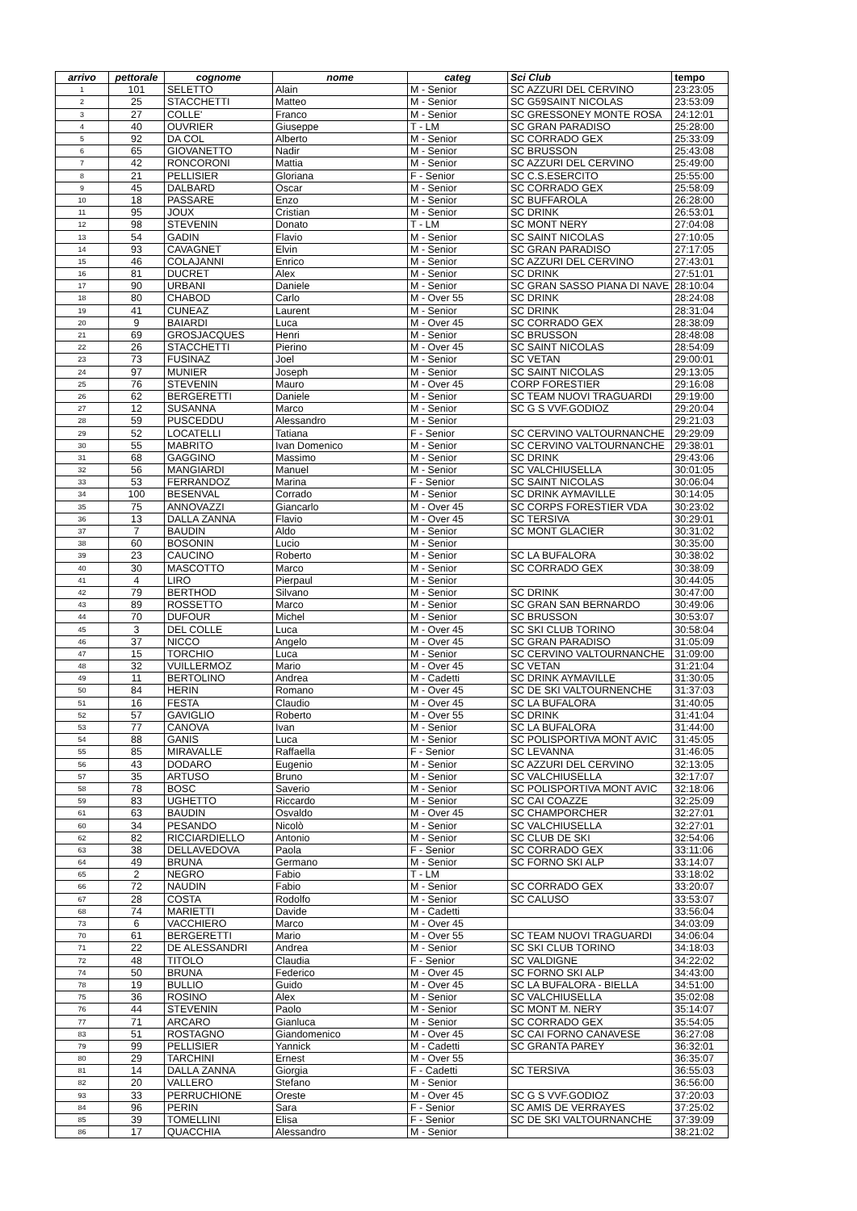| arrivo | pettorale | cognome | nome | categ | Sci Club | tempo |
| --- | --- | --- | --- | --- | --- | --- |
| 1 | 101 | SELETTO | Alain | M - Senior | SC AZZURI DEL CERVINO | 23:23:05 |
| 2 | 25 | STACCHETTI | Matteo | M - Senior | SC G59SAINT NICOLAS | 23:53:09 |
| 3 | 27 | COLLE' | Franco | M - Senior | SC GRESSONEY MONTE ROSA | 24:12:01 |
| 4 | 40 | OUVRIER | Giuseppe | T - LM | SC GRAN PARADISO | 25:28:00 |
| 5 | 92 | DA COL | Alberto | M - Senior | SC CORRADO GEX | 25:33:09 |
| 6 | 65 | GIOVANETTO | Nadir | M - Senior | SC BRUSSON | 25:43:08 |
| 7 | 42 | RONCORONI | Mattia | M - Senior | SC AZZURI DEL CERVINO | 25:49:00 |
| 8 | 21 | PELLISIER | Gloriana | F - Senior | SC C.S.ESERCITO | 25:55:00 |
| 9 | 45 | DALBARD | Oscar | M - Senior | SC CORRADO GEX | 25:58:09 |
| 10 | 18 | PASSARE | Enzo | M - Senior | SC BUFFAROLA | 26:28:00 |
| 11 | 95 | JOUX | Cristian | M - Senior | SC DRINK | 26:53:01 |
| 12 | 98 | STEVENIN | Donato | T - LM | SC MONT NERY | 27:04:08 |
| 13 | 54 | GADIN | Flavio | M - Senior | SC SAINT NICOLAS | 27:10:05 |
| 14 | 93 | CAVAGNET | Elvin | M - Senior | SC GRAN PARADISO | 27:17:05 |
| 15 | 46 | COLAJANNI | Enrico | M - Senior | SC AZZURI DEL CERVINO | 27:43:01 |
| 16 | 81 | DUCRET | Alex | M - Senior | SC DRINK | 27:51:01 |
| 17 | 90 | URBANI | Daniele | M - Senior | SC GRAN SASSO PIANA DI NAVE | 28:10:04 |
| 18 | 80 | CHABOD | Carlo | M - Over 55 | SC DRINK | 28:24:08 |
| 19 | 41 | CUNEAZ | Laurent | M - Senior | SC DRINK | 28:31:04 |
| 20 | 9 | BAIARDI | Luca | M - Over 45 | SC CORRADO GEX | 28:38:09 |
| 21 | 69 | GROSJACQUES | Henri | M - Senior | SC BRUSSON | 28:48:08 |
| 22 | 26 | STACCHETTI | Pierino | M - Over 45 | SC SAINT NICOLAS | 28:54:09 |
| 23 | 73 | FUSINAZ | Joel | M - Senior | SC VETAN | 29:00:01 |
| 24 | 97 | MUNIER | Joseph | M - Senior | SC SAINT NICOLAS | 29:13:05 |
| 25 | 76 | STEVENIN | Mauro | M - Over 45 | CORP FORESTIER | 29:16:08 |
| 26 | 62 | BERGERETTI | Daniele | M - Senior | SC TEAM NUOVI TRAGUARDI | 29:19:00 |
| 27 | 12 | SUSANNA | Marco | M - Senior | SC G S VVF.GODIOZ | 29:20:04 |
| 28 | 59 | PUSCEDDU | Alessandro | M - Senior | | 29:21:03 |
| 29 | 52 | LOCATELLI | Tatiana | F - Senior | SC CERVINO VALTOURNANCHE | 29:29:09 |
| 30 | 55 | MABRITO | Ivan Domenico | M - Senior | SC CERVINO VALTOURNANCHE | 29:38:01 |
| 31 | 68 | GAGGINO | Massimo | M - Senior | SC DRINK | 29:43:06 |
| 32 | 56 | MANGIARDI | Manuel | M - Senior | SC VALCHIUSELLA | 30:01:05 |
| 33 | 53 | FERRANDOZ | Marina | F - Senior | SC SAINT NICOLAS | 30:06:04 |
| 34 | 100 | BESENVAL | Corrado | M - Senior | SC DRINK AYMAVILLE | 30:14:05 |
| 35 | 75 | ANNOVAZZI | Giancarlo | M - Over 45 | SC CORPS FORESTIER VDA | 30:23:02 |
| 36 | 13 | DALLA ZANNA | Flavio | M - Over 45 | SC TERSIVA | 30:29:01 |
| 37 | 7 | BAUDIN | Aldo | M - Senior | SC MONT GLACIER | 30:31:02 |
| 38 | 60 | BOSONIN | Lucio | M - Senior | | 30:35:00 |
| 39 | 23 | CAUCINO | Roberto | M - Senior | SC LA BUFALORA | 30:38:02 |
| 40 | 30 | MASCOTTO | Marco | M - Senior | SC CORRADO GEX | 30:38:09 |
| 41 | 4 | LIRO | Pierpaul | M - Senior | | 30:44:05 |
| 42 | 79 | BERTHOD | Silvano | M - Senior | SC DRINK | 30:47:00 |
| 43 | 89 | ROSSETTO | Marco | M - Senior | SC GRAN SAN BERNARDO | 30:49:06 |
| 44 | 70 | DUFOUR | Michel | M - Senior | SC BRUSSON | 30:53:07 |
| 45 | 3 | DEL COLLE | Luca | M - Over 45 | SC SKI CLUB TORINO | 30:58:04 |
| 46 | 37 | NICCO | Angelo | M - Over 45 | SC GRAN PARADISO | 31:05:09 |
| 47 | 15 | TORCHIO | Luca | M - Senior | SC CERVINO VALTOURNANCHE | 31:09:00 |
| 48 | 32 | VUILLERMOZ | Mario | M - Over 45 | SC VETAN | 31:21:04 |
| 49 | 11 | BERTOLINO | Andrea | M - Cadetti | SC DRINK AYMAVILLE | 31:30:05 |
| 50 | 84 | HERIN | Romano | M - Over 45 | SC DE SKI VALTOURNENCHE | 31:37:03 |
| 51 | 16 | FESTA | Claudio | M - Over 45 | SC LA BUFALORA | 31:40:05 |
| 52 | 57 | GAVIGLIO | Roberto | M - Over 55 | SC DRINK | 31:41:04 |
| 53 | 77 | CANOVA | Ivan | M - Senior | SC LA BUFALORA | 31:44:00 |
| 54 | 88 | GANIS | Luca | M - Senior | SC POLISPORTIVA MONT AVIC | 31:45:05 |
| 55 | 85 | MIRAVALLE | Raffaella | F - Senior | SC LEVANNA | 31:46:05 |
| 56 | 43 | DODARO | Eugenio | M - Senior | SC AZZURI DEL CERVINO | 32:13:05 |
| 57 | 35 | ARTUSO | Bruno | M - Senior | SC VALCHIUSELLA | 32:17:07 |
| 58 | 78 | BOSC | Saverio | M - Senior | SC POLISPORTIVA MONT AVIC | 32:18:06 |
| 59 | 83 | UGHETTO | Riccardo | M - Senior | SC CAI COAZZE | 32:25:09 |
| 61 | 63 | BAUDIN | Osvaldo | M - Over 45 | SC CHAMPORCHER | 32:27:01 |
| 60 | 34 | PESANDO | Nicolò | M - Senior | SC VALCHIUSELLA | 32:27:01 |
| 62 | 82 | RICCIARDIELLO | Antonio | M - Senior | SC CLUB DE SKI | 32:54:06 |
| 63 | 38 | DELLAVEDOVA | Paola | F - Senior | SC CORRADO GEX | 33:11:06 |
| 64 | 49 | BRUNA | Germano | M - Senior | SC FORNO SKI ALP | 33:14:07 |
| 65 | 2 | NEGRO | Fabio | T - LM | | 33:18:02 |
| 66 | 72 | NAUDIN | Fabio | M - Senior | SC CORRADO GEX | 33:20:07 |
| 67 | 28 | COSTA | Rodolfo | M - Senior | SC CALUSO | 33:53:07 |
| 68 | 74 | MARIETTI | Davide | M - Cadetti | | 33:56:04 |
| 73 | 6 | VACCHIERO | Marco | M - Over 45 | | 34:03:09 |
| 70 | 61 | BERGERETTI | Mario | M - Over 55 | SC TEAM NUOVI TRAGUARDI | 34:06:04 |
| 71 | 22 | DE ALESSANDRI | Andrea | M - Senior | SC SKI CLUB TORINO | 34:18:03 |
| 72 | 48 | TITOLO | Claudia | F - Senior | SC VALDIGNE | 34:22:02 |
| 74 | 50 | BRUNA | Federico | M - Over 45 | SC FORNO SKI ALP | 34:43:00 |
| 78 | 19 | BULLIO | Guido | M - Over 45 | SC LA BUFALORA - BIELLA | 34:51:00 |
| 75 | 36 | ROSINO | Alex | M - Senior | SC VALCHIUSELLA | 35:02:08 |
| 76 | 44 | STEVENIN | Paolo | M - Senior | SC MONT M. NERY | 35:14:07 |
| 77 | 71 | ARCARO | Gianluca | M - Senior | SC CORRADO GEX | 35:54:05 |
| 83 | 51 | ROSTAGNO | Giandomenico | M - Over 45 | SC CAI FORNO CANAVESE | 36:27:08 |
| 79 | 99 | PELLISIER | Yannick | M - Cadetti | SC GRANTA PAREY | 36:32:01 |
| 80 | 29 | TARCHINI | Ernest | M - Over 55 | | 36:35:07 |
| 81 | 14 | DALLA ZANNA | Giorgia | F - Cadetti | SC TERSIVA | 36:55:03 |
| 82 | 20 | VALLERO | Stefano | M - Senior | | 36:56:00 |
| 93 | 33 | PERRUCHIONE | Oreste | M - Over 45 | SC G S VVF.GODIOZ | 37:20:03 |
| 84 | 96 | PERIN | Sara | F - Senior | SC AMIS DE VERRAYES | 37:25:02 |
| 85 | 39 | TOMELLINI | Elisa | F - Senior | SC DE SKI VALTOURNANCHE | 37:39:09 |
| 86 | 17 | QUACCHIA | Alessandro | M - Senior | | 38:21:02 |